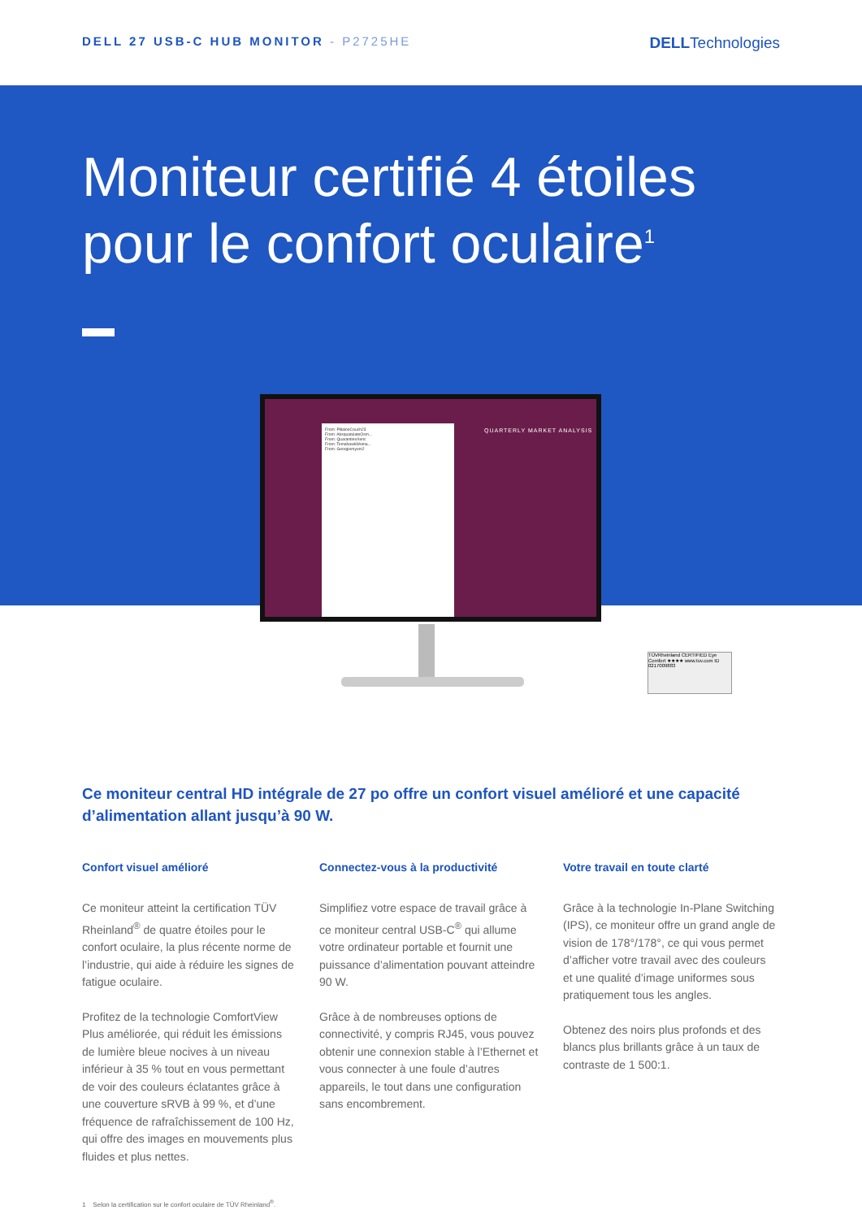DELL 27 USB-C HUB MONITOR - P2725HE
DELLTechnologies
Moniteur certifié 4 étoiles
pour le confort oculaire<sup>1</sup>
From: PillalooCouch23
From: AbsquatulateOsm...
From: QuarantineXeric
From: TomahawkWoma...
From: Georgiemyers2
QUARTERLY MARKET ANALYSIS
TÜVRheinland CERTIFIED Eye Comfort ★★★★ www.tuv.com ID 0217009883
Ce moniteur central HD intégrale de 27 po offre un confort visuel amélioré et une capacité d’alimentation allant jusqu’à 90 W.
Confort visuel amélioré
Ce moniteur atteint la certification TÜV Rheinland<sup>®</sup> de quatre étoiles pour le confort oculaire, la plus récente norme de l’industrie, qui aide à réduire les signes de fatigue oculaire.
Profitez de la technologie ComfortView Plus améliorée, qui réduit les émissions de lumière bleue nocives à un niveau inférieur à 35 % tout en vous permettant de voir des couleurs éclatantes grâce à une couverture sRVB à 99 %, et d’une fréquence de rafraîchissement de 100 Hz, qui offre des images en mouvements plus fluides et plus nettes.
Connectez-vous à la productivité
Simplifiez votre espace de travail grâce à ce moniteur central USB-C<sup>®</sup> qui allume votre ordinateur portable et fournit une puissance d’alimentation pouvant atteindre 90 W.
Grâce à de nombreuses options de connectivité, y compris RJ45, vous pouvez obtenir une connexion stable à l’Ethernet et vous connecter à une foule d’autres appareils, le tout dans une configuration sans encombrement.
Votre travail en toute clarté
Grâce à la technologie In-Plane Switching (IPS), ce moniteur offre un grand angle de vision de 178°/178°, ce qui vous permet d’afficher votre travail avec des couleurs et une qualité d’image uniformes sous pratiquement tous les angles.
Obtenez des noirs plus profonds et des blancs plus brillants grâce à un taux de contraste de 1 500:1.
1 Selon la certification sur le confort oculaire de TÜV Rheinland<sup>®</sup>.